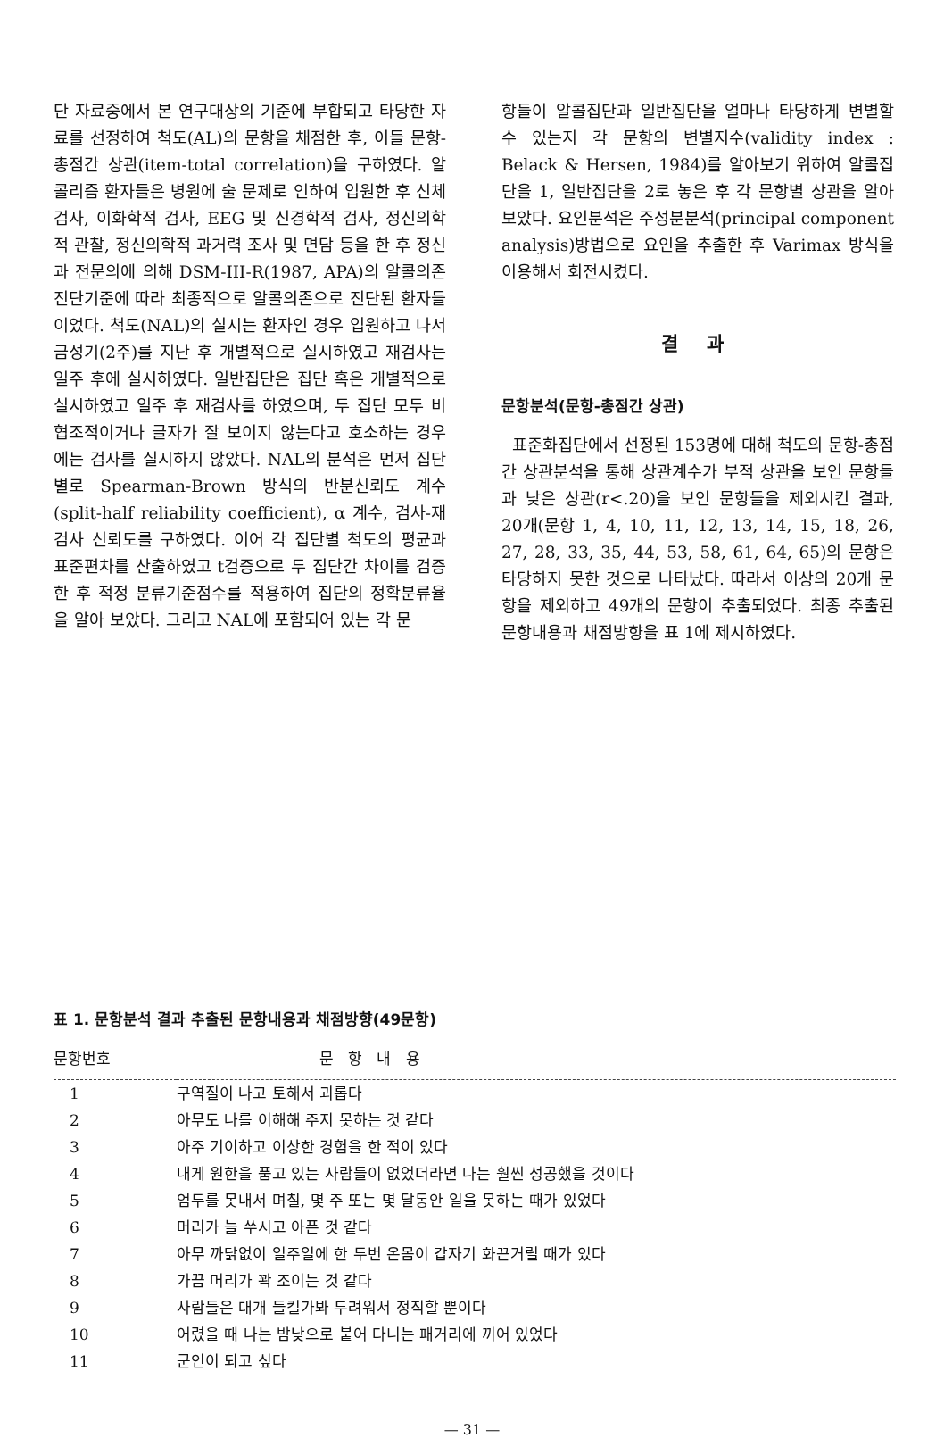단 자료중에서 본 연구대상의 기준에 부합되고 타당한 자료를 선정하여 척도(AL)의 문항을 채점한 후, 이들 문항-총점간 상관(item-total correlation)을 구하였다. 알콜리즘 환자들은 병원에 술 문제로 인하여 입원한 후 신체검사, 이화학적 검사, EEG 및 신경학적 검사, 정신의학적 관찰, 정신의학적 과거력 조사 및 면담 등을 한 후 정신과 전문의에 의해 DSM-III-R(1987, APA)의 알콜의존 진단기준에 따라 최종적으로 알콜의존으로 진단된 환자들이었다. 척도(NAL)의 실시는 환자인 경우 입원하고 나서 금성기(2주)를 지난 후 개별적으로 실시하였고 재검사는 일주 후에 실시하였다. 일반집단은 집단 혹은 개별적으로 실시하였고 일주 후 재검사를 하였으며, 두 집단 모두 비협조적이거나 글자가 잘 보이지 않는다고 호소하는 경우에는 검사를 실시하지 않았다. NAL의 분석은 먼저 집단별로 Spearman-Brown 방식의 반분신뢰도 계수(split-half reliability coefficient), α 계수, 검사-재검사 신뢰도를 구하였다. 이어 각 집단별 척도의 평균과 표준편차를 산출하였고 t검증으로 두 집단간 차이를 검증한 후 적정 분류기준점수를 적용하여 집단의 정확분류율을 알아 보았다. 그리고 NAL에 포함되어 있는 각 문
항들이 알콜집단과 일반집단을 얼마나 타당하게 변별할 수 있는지 각 문항의 변별지수(validity index : Belack & Hersen, 1984)를 알아보기 위하여 알콜집단을 1, 일반집단을 2로 놓은 후 각 문항별 상관을 알아 보았다. 요인분석은 주성분분석(principal component analysis)방법으로 요인을 추출한 후 Varimax 방식을 이용해서 회전시켰다.
결 과
문항분석(문항-총점간 상관)
표준화집단에서 선정된 153명에 대해 척도의 문항-총점간 상관분석을 통해 상관계수가 부적 상관을 보인 문항들과 낮은 상관(r<.20)을 보인 문항들을 제외시킨 결과, 20개(문항 1, 4, 10, 11, 12, 13, 14, 15, 18, 26, 27, 28, 33, 35, 44, 53, 58, 61, 64, 65)의 문항은 타당하지 못한 것으로 나타났다. 따라서 이상의 20개 문항을 제외하고 49개의 문항이 추출되었다. 최종 추출된 문항내용과 채점방향을 표 1에 제시하였다.
표 1. 문항분석 결과 추출된 문항내용과 채점방향(49문항)
| 문항번호 | 문 항 내 용 |
| --- | --- |
| 1 | 구역질이 나고 토해서 괴롭다 |
| 2 | 아무도 나를 이해해 주지 못하는 것 같다 |
| 3 | 아주 기이하고 이상한 경험을 한 적이 있다 |
| 4 | 내게 원한을 품고 있는 사람들이 없었더라면 나는 훨씬 성공했을 것이다 |
| 5 | 엄두를 못내서 며칠, 몇 주 또는 몇 달동안 일을 못하는 때가 있었다 |
| 6 | 머리가 늘 쑤시고 아픈 것 같다 |
| 7 | 아무 까닭없이 일주일에 한 두번 온몸이 갑자기 화끈거릴 때가 있다 |
| 8 | 가끔 머리가 꽉 조이는 것 같다 |
| 9 | 사람들은 대개 들킬가봐 두려워서 정직할 뿐이다 |
| 10 | 어렸을 때 나는 밤낮으로 붙어 다니는 패거리에 끼어 있었다 |
| 11 | 군인이 되고 싶다 |
— 31 —